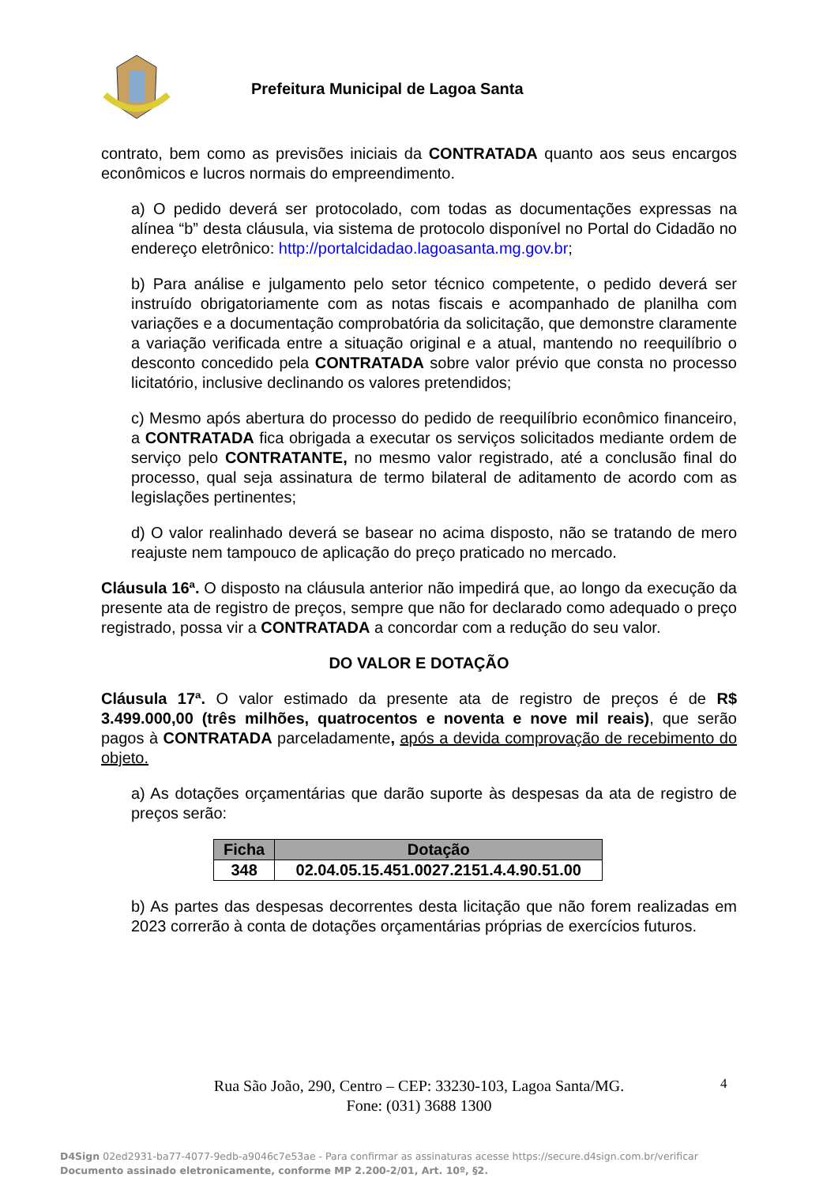Prefeitura Municipal de Lagoa Santa
contrato, bem como as previsões iniciais da CONTRATADA quanto aos seus encargos econômicos e lucros normais do empreendimento.
a) O pedido deverá ser protocolado, com todas as documentações expressas na alínea “b” desta cláusula, via sistema de protocolo disponível no Portal do Cidadão no endereço eletrônico: http://portalcidadao.lagoasanta.mg.gov.br;
b) Para análise e julgamento pelo setor técnico competente, o pedido deverá ser instruído obrigatoriamente com as notas fiscais e acompanhado de planilha com variações e a documentação comprobatória da solicitação, que demonstre claramente a variação verificada entre a situação original e a atual, mantendo no reequilíbrio o desconto concedido pela CONTRATADA sobre valor prévio que consta no processo licitatório, inclusive declinando os valores pretendidos;
c) Mesmo após abertura do processo do pedido de reequilíbrio econômico financeiro, a CONTRATADA fica obrigada a executar os serviços solicitados mediante ordem de serviço pelo CONTRATANTE, no mesmo valor registrado, até a conclusão final do processo, qual seja assinatura de termo bilateral de aditamento de acordo com as legislações pertinentes;
d) O valor realinhado deverá se basear no acima disposto, não se tratando de mero reajuste nem tampouco de aplicação do preço praticado no mercado.
Cláusula 16ª. O disposto na cláusula anterior não impedirá que, ao longo da execução da presente ata de registro de preços, sempre que não for declarado como adequado o preço registrado, possa vir a CONTRATADA a concordar com a redução do seu valor.
DO VALOR E DOTAÇÃO
Cláusula 17ª. O valor estimado da presente ata de registro de preços é de R$ 3.499.000,00 (três milhões, quatrocentos e noventa e nove mil reais), que serão pagos à CONTRATADA parceladamente, após a devida comprovação de recebimento do objeto.
a) As dotações orçamentárias que darão suporte às despesas da ata de registro de preços serão:
| Ficha | Dotação |
| --- | --- |
| 348 | 02.04.05.15.451.0027.2151.4.4.90.51.00 |
b) As partes das despesas decorrentes desta licitação que não forem realizadas em 2023 correrão à conta de dotações orçamentárias próprias de exercícios futuros.
Rua São João, 290, Centro – CEP: 33230-103, Lagoa Santa/MG.
Fone: (031) 3688 1300
4
D4Sign 02ed2931-ba77-4077-9edb-a9046c7e53ae - Para confirmar as assinaturas acesse https://secure.d4sign.com.br/verificar
Documento assinado eletronicamente, conforme MP 2.200-2/01, Art. 10º, §2.